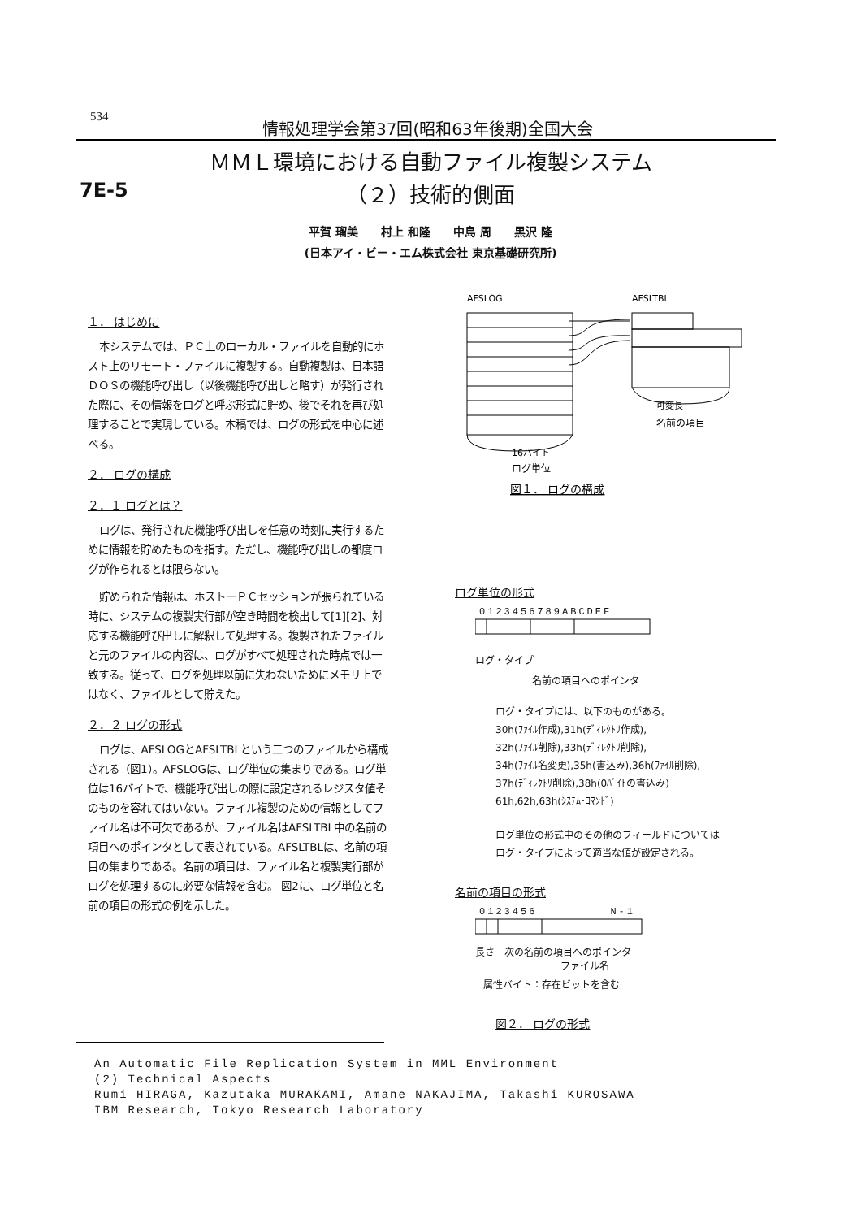534 情報処理学会第37回(昭和63年後期)全国大会
ＭＭＬ環境における自動ファイル複製システム
（２）技術的側面
7E-5
平賀 瑠美　　村上 和隆　　中島 周　　黒沢 隆
(日本アイ・ビー・エム株式会社 東京基礎研究所)
１． はじめに
本システムでは、ＰＣ上のローカル・ファイルを自動的にホスト上のリモート・ファイルに複製する。自動複製は、日本語ＤＯＳの機能呼び出し（以後機能呼び出しと略す）が発行された際に、その情報をログと呼ぶ形式に貯め、後でそれを再び処理することで実現している。本稿では、ログの形式を中心に述べる。
２． ログの構成
２．１ ログとは？
ログは、発行された機能呼び出しを任意の時刻に実行するために情報を貯めたものを指す。ただし、機能呼び出しの都度ログが作られるとは限らない。
貯められた情報は、ホストーＰＣセッションが張られている時に、システムの複製実行部が空き時間を検出して[1][2]、対応する機能呼び出しに解釈して処理する。複製されたファイルと元のファイルの内容は、ログがすべて処理された時点では一致する。従って、ログを処理以前に失わないためにメモリ上ではなく、ファイルとして貯えた。
２．２ ログの形式
ログは、AFSLOGとAFSLTBLという二つのファイルから構成される（図1）。AFSLOGは、ログ単位の集まりである。ログ単位は16バイトで、機能呼び出しの際に設定されるレジスタ値そのものを容れてはいない。ファイル複製のための情報としてファイル名は不可欠であるが、ファイル名はAFSLTBL中の名前の項目へのポインタとして表されている。AFSLTBLは、名前の項目の集まりである。名前の項目は、ファイル名と複製実行部がログを処理するのに必要な情報を含む。 図2に、ログ単位と名前の項目の形式の例を示した。
AFSLOG
AFSLTBL
16バイト
ログ単位
可変長
名前の項目
図１． ログの構成
ログ単位の形式
0123456789ABCDEF
ログ・タイプ
名前の項目へのポインタ
ログ・タイプには、以下のものがある。
30h(ﾌｧｲﾙ作成),31h(ﾃﾞｨﾚｸﾄﾘ作成),
32h(ﾌｧｲﾙ削除),33h(ﾃﾞｨﾚｸﾄﾘ削除),
34h(ﾌｧｲﾙ名変更),35h(書込み),36h(ﾌｧｲﾙ削除),
37h(ﾃﾞｨﾚｸﾄﾘ削除),38h(0ﾊﾞｲﾄの書込み)
61h,62h,63h(ｼｽﾃﾑ･ｺﾏﾝﾄﾞ)
ログ単位の形式中のその他のフィールドについては
ログ・タイプによって適当な値が設定される。
名前の項目の形式
0123456 N-1
長さ　次の名前の項目へのポインタ
ファイル名
属性バイト：存在ビットを含む
図２． ログの形式
An Automatic File Replication System in MML Environment
(2) Technical Aspects
Rumi HIRAGA, Kazutaka MURAKAMI, Amane NAKAJIMA, Takashi KUROSAWA
IBM Research, Tokyo Research Laboratory